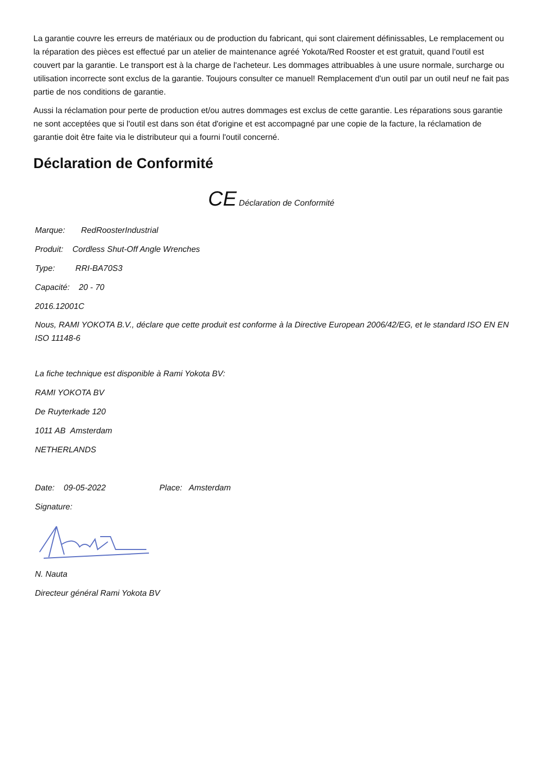La garantie couvre les erreurs de matériaux ou de production du fabricant, qui sont clairement définissables, Le remplacement ou la réparation des pièces est effectué par un atelier de maintenance agréé Yokota/Red Rooster et est gratuit, quand l'outil est couvert par la garantie. Le transport est à la charge de l'acheteur. Les dommages attribuables à une usure normale, surcharge ou utilisation incorrecte sont exclus de la garantie. Toujours consulter ce manuel! Remplacement d'un outil par un outil neuf ne fait pas partie de nos conditions de garantie.
Aussi la réclamation pour perte de production et/ou autres dommages est exclus de cette garantie. Les réparations sous garantie ne sont acceptées que si l'outil est dans son état d'origine et est accompagné par une copie de la facture, la réclamation de garantie doit être faite via le distributeur qui a fourni l'outil concerné.
Déclaration de Conformité
CE Déclaration de Conformité
Marque: RedRoosterIndustrial
Produit: Cordless Shut-Off Angle Wrenches
Type: RRI-BA70S3
Capacité: 20 - 70
2016.12001C
Nous, RAMI YOKOTA B.V., déclare que cette produit est conforme à la Directive European 2006/42/EG, et le standard ISO EN EN ISO 11148-6
La fiche technique est disponible à Rami Yokota BV:
RAMI YOKOTA BV
De Ruyterkade 120
1011 AB Amsterdam
NETHERLANDS
Date: 09-05-2022 Place: Amsterdam
Signature:
N. Nauta
Directeur général Rami Yokota BV